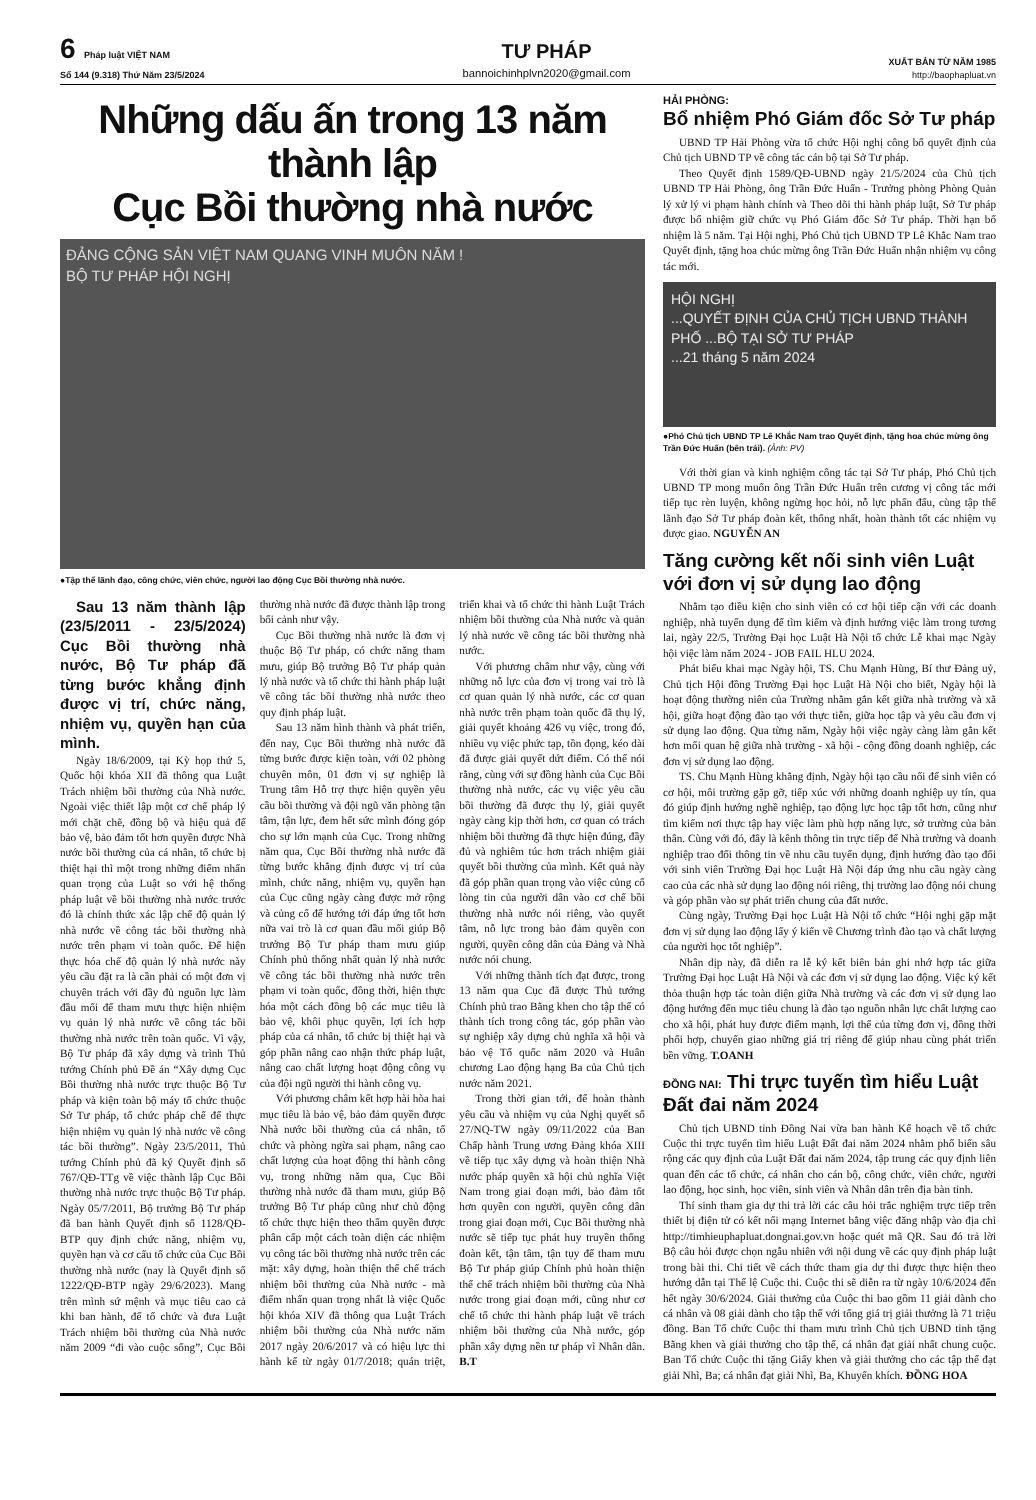6 Pháp luật VIỆT NAM
Số 144 (9.318) Thứ Năm 23/5/2024
TƯ PHÁP
bannoichinhplvn2020@gmail.com
XUẤT BẢN TỪ NĂM 1985
http://baophapluat.vn
Những dấu ấn trong 13 năm thành lập
Cục Bồi thường nhà nước
ĐẢNG CỘNG SẢN VIỆT NAM QUANG VINH MUÔN NĂM !
BỘ TƯ PHÁP HỘI NGHỊ
●Tập thể lãnh đạo, công chức, viên chức, người lao động Cục Bồi thường nhà nước.
Sau 13 năm thành lập (23/5/2011 - 23/5/2024) Cục Bồi thường nhà nước, Bộ Tư pháp đã từng bước khẳng định được vị trí, chức năng, nhiệm vụ, quyền hạn của mình.
Ngày 18/6/2009, tại Kỳ họp thứ 5, Quốc hội khóa XII đã thông qua Luật Trách nhiệm bồi thường của Nhà nước. Ngoài việc thiết lập một cơ chế pháp lý mới chặt chẽ, đồng bộ và hiệu quả để bảo vệ, bảo đảm tốt hơn quyền được Nhà nước bồi thường của cá nhân, tổ chức bị thiệt hại thì một trong những điểm nhấn quan trọng của Luật so với hệ thống pháp luật về bồi thường nhà nước trước đó là chính thức xác lập chế độ quản lý nhà nước về công tác bồi thường nhà nước trên phạm vi toàn quốc. Để hiện thực hóa chế độ quản lý nhà nước này yêu cầu đặt ra là cần phải có một đơn vị chuyên trách với đầy đủ nguồn lực làm đầu mối để tham mưu thực hiện nhiệm vụ quản lý nhà nước về công tác bồi thường nhà nước trên toàn quốc. Vì vậy, Bộ Tư pháp đã xây dựng và trình Thủ tướng Chính phủ Đề án “Xây dựng Cục Bồi thường nhà nước trực thuộc Bộ Tư pháp và kiện toàn bộ máy tổ chức thuộc Sở Tư pháp, tổ chức pháp chế để thực hiện nhiệm vụ quản lý nhà nước về công tác bồi thường”. Ngày 23/5/2011, Thủ tướng Chính phủ đã ký Quyết định số 767/QĐ-TTg về việc thành lập Cục Bồi thường nhà nước trực thuộc Bộ Tư pháp. Ngày 05/7/2011, Bộ trưởng Bộ Tư pháp đã ban hành Quyết định số 1128/QĐ-BTP quy định chức năng, nhiệm vụ, quyền hạn và cơ cấu tổ chức của Cục Bồi thường nhà nước (nay là Quyết định số 1222/QĐ-BTP ngày 29/6/2023). Mang trên mình sứ mệnh và mục tiêu cao cả khi ban hành, để tổ chức và đưa Luật Trách nhiệm bồi thường của Nhà nước năm 2009 “đi vào cuộc sống”, Cục Bồi thường nhà nước đã được thành lập trong bối cảnh như vậy.
Cục Bồi thường nhà nước là đơn vị thuộc Bộ Tư pháp, có chức năng tham mưu, giúp Bộ trưởng Bộ Tư pháp quản lý nhà nước và tổ chức thi hành pháp luật về công tác bồi thường nhà nước theo quy định pháp luật.
Sau 13 năm hình thành và phát triển, đến nay, Cục Bồi thường nhà nước đã từng bước được kiện toàn, với 02 phòng chuyên môn, 01 đơn vị sự nghiệp là Trung tâm Hỗ trợ thực hiện quyền yêu cầu bồi thường và đội ngũ văn phòng tận tâm, tận lực, đem hết sức mình đóng góp cho sự lớn mạnh của Cục. Trong những năm qua, Cục Bồi thường nhà nước đã từng bước khẳng định được vị trí của mình, chức năng, nhiệm vụ, quyền hạn của Cục cũng ngày càng được mở rộng và củng cố để hướng tới đáp ứng tốt hơn nữa vai trò là cơ quan đầu mối giúp Bộ trưởng Bộ Tư pháp tham mưu giúp Chính phủ thống nhất quản lý nhà nước về công tác bồi thường nhà nước trên phạm vi toàn quốc, đồng thời, hiện thực hóa một cách đồng bộ các mục tiêu là bảo vệ, khôi phục quyền, lợi ích hợp pháp của cá nhân, tổ chức bị thiệt hại và góp phần nâng cao nhận thức pháp luật, nâng cao chất lượng hoạt động công vụ của đội ngũ người thi hành công vụ.
Với phương châm kết hợp hài hòa hai mục tiêu là bảo vệ, bảo đảm quyền được Nhà nước bồi thường của cá nhân, tổ chức và phòng ngừa sai phạm, nâng cao chất lượng của hoạt động thi hành công vụ, trong những năm qua, Cục Bồi thường nhà nước đã tham mưu, giúp Bộ trưởng Bộ Tư pháp cũng như chủ động tổ chức thực hiện theo thẩm quyền được phân cấp một cách toàn diện các nhiệm vụ công tác bồi thường nhà nước trên các mặt: xây dựng, hoàn thiện thể chế trách nhiệm bồi thường của Nhà nước - mà điểm nhấn quan trọng nhất là việc Quốc hội khóa XIV đã thông qua Luật Trách nhiệm bồi thường của Nhà nước năm 2017 ngày 20/6/2017 và có hiệu lực thi hành kể từ ngày 01/7/2018; quán triệt, triển khai và tổ chức thi hành Luật Trách nhiệm bồi thường của Nhà nước và quản lý nhà nước về công tác bồi thường nhà nước.
Với phương châm như vậy, cùng với những nỗ lực của đơn vị trong vai trò là cơ quan quản lý nhà nước, các cơ quan nhà nước trên phạm toàn quốc đã thụ lý, giải quyết khoảng 426 vụ việc, trong đó, nhiều vụ việc phức tạp, tồn đọng, kéo dài đã được giải quyết dứt điểm. Có thể nói rằng, cùng với sự đồng hành của Cục Bồi thường nhà nước, các vụ việc yêu cầu bồi thường đã được thụ lý, giải quyết ngày càng kịp thời hơn, cơ quan có trách nhiệm bồi thường đã thực hiện đúng, đầy đủ và nghiêm túc hơn trách nhiệm giải quyết bồi thường của mình. Kết quả này đã góp phần quan trọng vào việc củng cố lòng tin của người dân vào cơ chế bồi thường nhà nước nói riêng, vào quyết tâm, nỗ lực trong bảo đảm quyền con người, quyền công dân của Đảng và Nhà nước nói chung.
Với những thành tích đạt được, trong 13 năm qua Cục đã được Thủ tướng Chính phủ trao Bằng khen cho tập thể có thành tích trong công tác, góp phần vào sự nghiệp xây dựng chủ nghĩa xã hội và bảo vệ Tổ quốc năm 2020 và Huân chương Lao động hạng Ba của Chủ tịch nước năm 2021.
Trong thời gian tới, để hoàn thành yêu cầu và nhiệm vụ của Nghị quyết số 27/NQ-TW ngày 09/11/2022 của Ban Chấp hành Trung ương Đảng khóa XIII về tiếp tục xây dựng và hoàn thiện Nhà nước pháp quyền xã hội chủ nghĩa Việt Nam trong giai đoạn mới, bảo đảm tốt hơn quyền con người, quyền công dân trong giai đoạn mới, Cục Bồi thường nhà nước sẽ tiếp tục phát huy truyền thống đoàn kết, tận tâm, tận tụy để tham mưu Bộ Tư pháp giúp Chính phủ hoàn thiện thể chế trách nhiệm bồi thường của Nhà nước trong giai đoạn mới, cũng như cơ chế tổ chức thi hành pháp luật về trách nhiệm bồi thường của Nhà nước, góp phần xây dựng nền tư pháp vì Nhân dân. B.T
HẢI PHÒNG:
Bổ nhiệm Phó Giám đốc Sở Tư pháp
UBND TP Hải Phòng vừa tổ chức Hội nghị công bố quyết định của Chủ tịch UBND TP về công tác cán bộ tại Sở Tư pháp.
Theo Quyết định 1589/QĐ-UBND ngày 21/5/2024 của Chủ tịch UBND TP Hải Phòng, ông Trần Đức Huấn - Trưởng phòng Phòng Quản lý xử lý vi phạm hành chính và Theo dõi thi hành pháp luật, Sở Tư pháp được bổ nhiệm giữ chức vụ Phó Giám đốc Sở Tư pháp. Thời hạn bổ nhiệm là 5 năm. Tại Hội nghị, Phó Chủ tịch UBND TP Lê Khắc Nam trao Quyết định, tặng hoa chúc mừng ông Trần Đức Huấn nhận nhiệm vụ công tác mới.
HỘI NGHỊ
...QUYẾT ĐỊNH CỦA CHỦ TỊCH UBND THÀNH PHỐ ...BỘ TẠI SỞ TƯ PHÁP
...21 tháng 5 năm 2024
●Phó Chủ tịch UBND TP Lê Khắc Nam trao Quyết định, tặng hoa chúc mừng ông Trần Đức Huấn (bên trái). (Ảnh: PV)
Với thời gian và kinh nghiệm công tác tại Sở Tư pháp, Phó Chủ tịch UBND TP mong muốn ông Trần Đức Huấn trên cương vị công tác mới tiếp tục rèn luyện, không ngừng học hỏi, nỗ lực phấn đấu, cùng tập thể lãnh đạo Sở Tư pháp đoàn kết, thống nhất, hoàn thành tốt các nhiệm vụ được giao. NGUYỄN AN
Tăng cường kết nối sinh viên Luật với đơn vị sử dụng lao động
Nhằm tạo điều kiện cho sinh viên có cơ hội tiếp cận với các doanh nghiệp, nhà tuyển dụng để tìm kiếm và định hướng việc làm trong tương lai, ngày 22/5, Trường Đại học Luật Hà Nội tổ chức Lễ khai mạc Ngày hội việc làm năm 2024 - JOB FAIL HLU 2024.
Phát biểu khai mạc Ngày hội, TS. Chu Mạnh Hùng, Bí thư Đảng uỷ, Chủ tịch Hội đồng Trường Đại học Luật Hà Nội cho biết, Ngày hội là hoạt động thường niên của Trường nhằm gắn kết giữa nhà trường và xã hội, giữa hoạt động đào tạo với thực tiễn, giữa học tập và yêu cầu đơn vị sử dụng lao động. Qua từng năm, Ngày hội việc ngày càng làm gắn kết hơn mối quan hệ giữa nhà trường - xã hội - cộng đồng doanh nghiệp, các đơn vị sử dụng lao động.
TS. Chu Mạnh Hùng khẳng định, Ngày hội tạo cầu nối để sinh viên có cơ hội, môi trường gặp gỡ, tiếp xúc với những doanh nghiệp uy tín, qua đó giúp định hướng nghề nghiệp, tạo động lực học tập tốt hơn, cũng như tìm kiếm nơi thực tập hay việc làm phù hợp năng lực, sở trường của bản thân. Cùng với đó, đây là kênh thông tin trực tiếp để Nhà trường và doanh nghiệp trao đổi thông tin về nhu cầu tuyển dụng, định hướng đào tạo đối với sinh viên Trường Đại học Luật Hà Nội đáp ứng nhu cầu ngày càng cao của các nhà sử dụng lao động nói riêng, thị trường lao động nói chung và góp phần vào sự phát triển chung của đất nước.
Cùng ngày, Trường Đại học Luật Hà Nội tổ chức “Hội nghị gặp mặt đơn vị sử dụng lao động lấy ý kiến về Chương trình đào tạo và chất lượng của người học tốt nghiệp”.
Nhân dịp này, đã diễn ra lễ ký kết biên bản ghi nhớ hợp tác giữa Trường Đại học Luật Hà Nội và các đơn vị sử dụng lao động. Việc ký kết thỏa thuận hợp tác toàn diện giữa Nhà trường và các đơn vị sử dụng lao động hướng đến mục tiêu chung là đào tạo nguồn nhân lực chất lượng cao cho xã hội, phát huy được điểm mạnh, lợi thế của từng đơn vị, đồng thời phối hợp, chuyển giao những giá trị riêng để giúp nhau cùng phát triển bền vững. T.OANH
ĐỒNG NAI: Thi trực tuyến tìm hiểu Luật Đất đai năm 2024
Chủ tịch UBND tỉnh Đồng Nai vừa ban hành Kế hoạch về tổ chức Cuộc thi trực tuyến tìm hiểu Luật Đất đai năm 2024 nhằm phổ biến sâu rộng các quy định của Luật Đất đai năm 2024, tập trung các quy định liên quan đến các tổ chức, cá nhân cho cán bộ, công chức, viên chức, người lao động, học sinh, học viên, sinh viên và Nhân dân trên địa bàn tỉnh.
Thí sinh tham gia dự thi trả lời các câu hỏi trắc nghiệm trực tiếp trên thiết bị điện tử có kết nối mạng Internet bằng việc đăng nhập vào địa chỉ http://timhieuphapluat.dongnai.gov.vn hoặc quét mã QR. Sau đó trả lời Bộ câu hỏi được chọn ngẫu nhiên với nội dung về các quy định pháp luật trong bài thi. Chi tiết về cách thức tham gia dự thi được thực hiện theo hướng dẫn tại Thể lệ Cuộc thi. Cuộc thi sẽ diễn ra từ ngày 10/6/2024 đến hết ngày 30/6/2024. Giải thưởng của Cuộc thi bao gồm 11 giải dành cho cá nhân và 08 giải dành cho tập thể với tổng giá trị giải thưởng là 71 triệu đồng. Ban Tổ chức Cuộc thi tham mưu trình Chủ tịch UBND tỉnh tặng Bằng khen và giải thưởng cho tập thể, cá nhân đạt giải nhất chung cuộc. Ban Tổ chức Cuộc thi tặng Giấy khen và giải thưởng cho các tập thể đạt giải Nhì, Ba; cá nhân đạt giải Nhì, Ba, Khuyến khích. ĐỒNG HOA